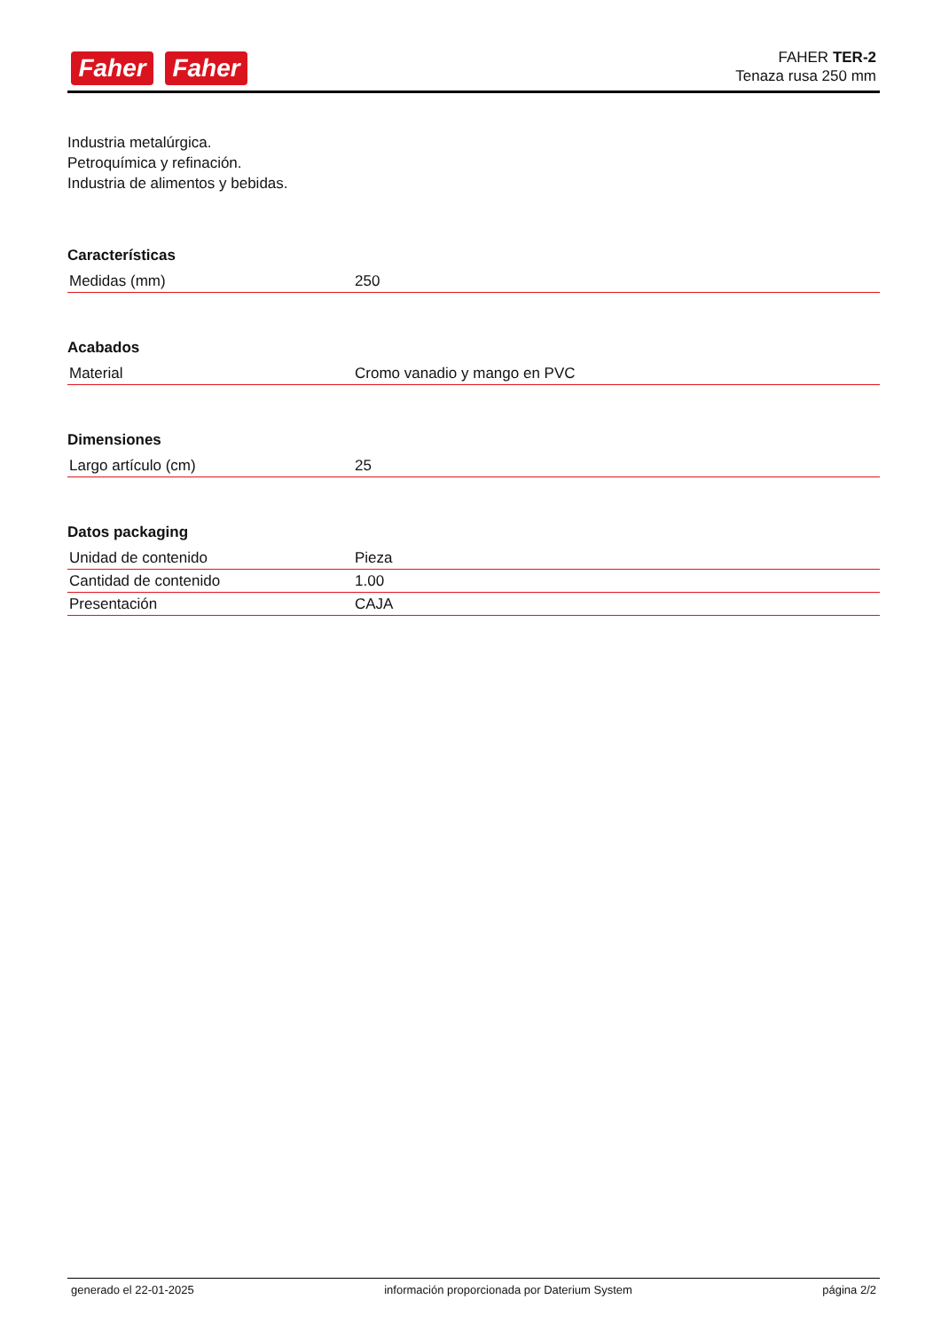Faher Faher
FAHER TER-2
Tenaza rusa 250 mm
Industria metalúrgica.
Petroquímica y refinación.
Industria de alimentos y bebidas.
Características
| Medidas (mm) | 250 |
Acabados
| Material | Cromo vanadio y mango en PVC |
Dimensiones
| Largo artículo (cm) | 25 |
Datos packaging
| Unidad de contenido | Pieza |
| Cantidad de contenido | 1.00 |
| Presentación | CAJA |
generado el 22-01-2025 información proporcionada por Daterium System página 2/2